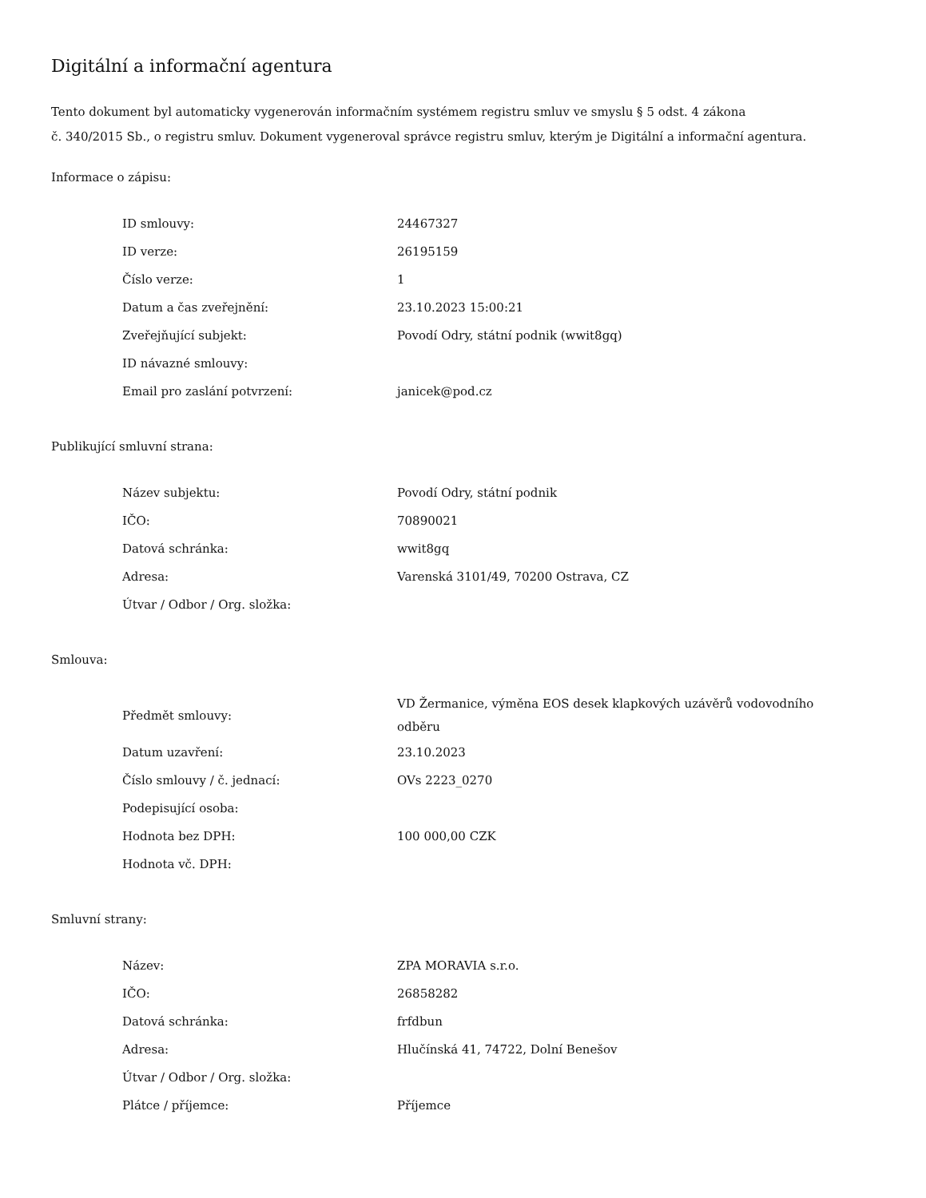Digitální a informační agentura
Tento dokument byl automaticky vygenerován informačním systémem registru smluv ve smyslu § 5 odst. 4 zákona
č. 340/2015 Sb., o registru smluv. Dokument vygeneroval správce registru smluv, kterým je Digitální a informační agentura.
Informace o zápisu:
| ID smlouvy: | 24467327 |
| ID verze: | 26195159 |
| Číslo verze: | 1 |
| Datum a čas zveřejnění: | 23.10.2023 15:00:21 |
| Zveřejňující subjekt: | Povodí Odry, státní podnik (wwit8gq) |
| ID návazné smlouvy: | |
| Email pro zaslání potvrzení: | janicek@pod.cz |
Publikující smluvní strana:
| Název subjektu: | Povodí Odry, státní podnik |
| IČO: | 70890021 |
| Datová schránka: | wwit8gq |
| Adresa: | Varenská 3101/49, 70200 Ostrava, CZ |
| Útvar / Odbor / Org. složka: | |
Smlouva:
| Předmět smlouvy: | VD Žermanice, výměna EOS desek klapkových uzávěrů vodovodního odběru |
| Datum uzavření: | 23.10.2023 |
| Číslo smlouvy / č. jednací: | OVs 2223_0270 |
| Podepisující osoba: | |
| Hodnota bez DPH: | 100 000,00 CZK |
| Hodnota vč. DPH: | |
Smluvní strany:
| Název: | ZPA MORAVIA s.r.o. |
| IČO: | 26858282 |
| Datová schránka: | frfdbun |
| Adresa: | Hlučínská 41, 74722, Dolní Benešov |
| Útvar / Odbor / Org. složka: | |
| Plátce / příjemce: | Příjemce |